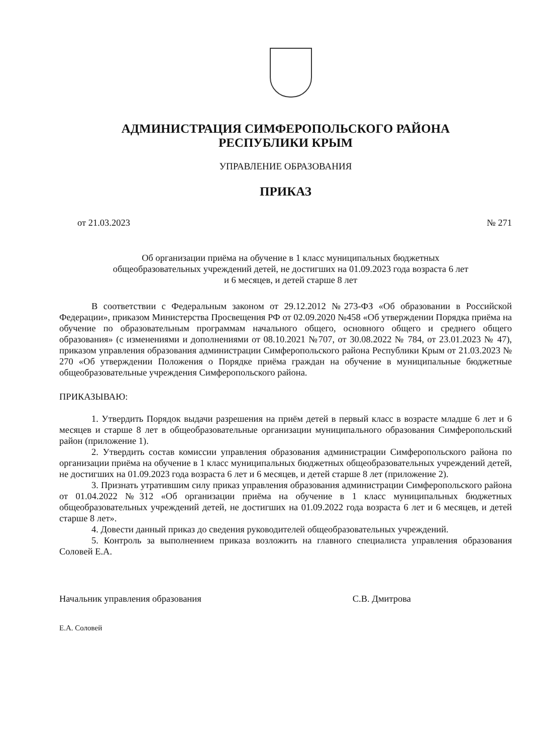АДМИНИСТРАЦИЯ СИМФЕРОПОЛЬСКОГО РАЙОНА
РЕСПУБЛИКИ КРЫМ
УПРАВЛЕНИЕ ОБРАЗОВАНИЯ
ПРИКАЗ
от 21.03.2023 № 271
Об организации приёма на обучение в 1 класс муниципальных бюджетных общеобразовательных учреждений детей, не достигших на 01.09.2023 года возраста 6 лет и 6 месяцев, и детей старше 8 лет
В соответствии с Федеральным законом от 29.12.2012 №273-ФЗ «Об образовании в Российской Федерации», приказом Министерства Просвещения РФ от 02.09.2020 №458 «Об утверждении Порядка приёма на обучение по образовательным программам начального общего, основного общего и среднего общего образования» (с изменениями и дополнениями от 08.10.2021 №707, от 30.08.2022 № 784, от 23.01.2023 № 47), приказом управления образования администрации Симферопольского района Республики Крым от 21.03.2023 № 270 «Об утверждении Положения о Порядке приёма граждан на обучение в муниципальные бюджетные общеобразовательные учреждения Симферопольского района.
ПРИКАЗЫВАЮ:
1. Утвердить Порядок выдачи разрешения на приём детей в первый класс в возрасте младше 6 лет и 6 месяцев и старше 8 лет в общеобразовательные организации муниципального образования Симферопольский район (приложение 1).
2. Утвердить состав комиссии управления образования администрации Симферопольского района по организации приёма на обучение в 1 класс муниципальных бюджетных общеобразовательных учреждений детей, не достигших на 01.09.2023 года возраста 6 лет и 6 месяцев, и детей старше 8 лет (приложение 2).
3. Признать утратившим силу приказ управления образования администрации Симферопольского района от 01.04.2022 №312 «Об организации приёма на обучение в 1 класс муниципальных бюджетных общеобразовательных учреждений детей, не достигших на 01.09.2022 года возраста 6 лет и 6 месяцев, и детей старше 8 лет».
4. Довести данный приказ до сведения руководителей общеобразовательных учреждений.
5. Контроль за выполнением приказа возложить на главного специалиста управления образования Соловей Е.А.
Начальник управления образования С.В. Дмитрова
Е.А. Соловей